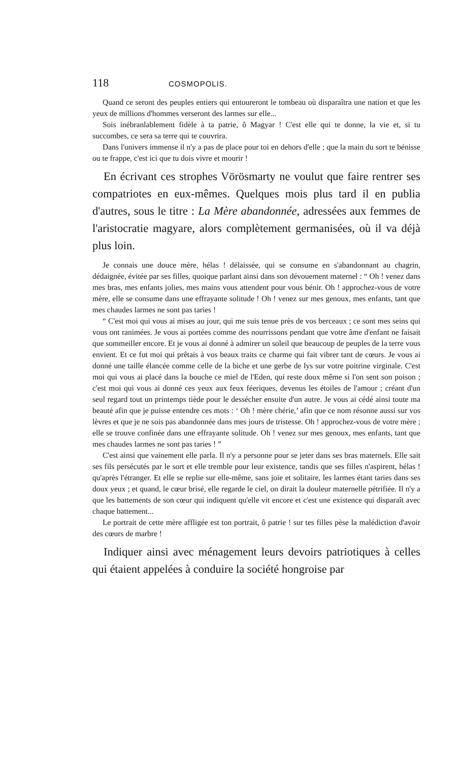118 COSMOPOLIS.
Quand ce seront des peuples entiers qui entoureront le tombeau où disparaîtra une nation et que les yeux de millions d'hommes verseront des larmes sur elle...
Sois inébranlablement fidèle à ta patrie, ô Magyar ! C'est elle qui te donne, la vie et, si tu succombes, ce sera sa terre qui te couvrira.
Dans l'univers immense il n'y a pas de place pour toi en dehors d'elle ; que la main du sort te bénisse ou te frappe, c'est ici que tu dois vivre et mourir !
En écrivant ces strophes Vörösmarty ne voulut que faire rentrer ses compatriotes en eux-mêmes. Quelques mois plus tard il en publia d'autres, sous le titre : La Mère abandonnée, adressées aux femmes de l'aristocratie magyare, alors complètement germanisées, où il va déjà plus loin.
Je connais une douce mère, hélas ! délaissée, qui se consume en s'abandonnant au chagrin, dédaignée, évitée par ses filles, quoique parlant ainsi dans son dévouement maternel : “ Oh ! venez dans mes bras, mes enfants jolies, mes mains vous attendent pour vous bénir. Oh ! approchez-vous de votre mère, elle se consume dans une effrayante solitude ! Oh ! venez sur mes genoux, mes enfants, tant que mes chaudes larmes ne sont pas taries !
“ C'est moi qui vous ai mises au jour, qui me suis tenue près de vos berceaux ; ce sont mes seins qui vous ont ranimées. Je vous ai portées comme des nourrissons pendant que votre âme d'enfant ne faisait que sommeiller encore. Et je vous ai donné à admirer un soleil que beaucoup de peuples de la terre vous envient. Et ce fut moi qui prêtais à vos beaux traits ce charme qui fait vibrer tant de cœurs. Je vous ai donné une taille élancée comme celle de la biche et une gerbe de lys sur votre poitrine virginale. C'est moi qui vous ai placé dans la bouche ce miel de l'Eden, qui reste doux même si l'on sent son poison ; c'est moi qui vous ai donné ces yeux aux feux féeriques, devenus les étoiles de l'amour ; créant d'un seul regard tout un printemps tiède pour le dessécher ensuite d'un autre. Je vous ai cédé ainsi toute ma beauté afin que je puisse entendre ces mots : ‘ Oh ! mère chérie,’ afin que ce nom résonne aussi sur vos lèvres et que je ne sois pas abandonnée dans mes jours de tristesse. Oh ! approchez-vous de votre mère ; elle se trouve confinée dans une effrayante solitude. Oh ! venez sur mes genoux, mes enfants, tant que mes chaudes larmes ne sont pas taries ! ”
C'est ainsi que vainement elle parla. Il n'y a personne pour se jeter dans ses bras maternels. Elle sait ses fils persécutés par le sort et elle tremble pour leur existence, tandis que ses filles n'aspirent, hélas ! qu'après l'étranger. Et elle se replie sur elle-même, sans joie et solitaire, les larmes étant taries dans ses doux yeux ; et quand, le cœur brisé, elle regarde le ciel, on dirait la douleur maternelle pétrifiée. Il n'y a que les battements de son cœur qui indiquent qu'elle vit encore et c'est une existence qui disparaît avec chaque battement...
Le portrait de cette mère affligée est ton portrait, ô patrie ! sur tes filles pèse la malédiction d'avoir des cœurs de marbre !
Indiquer ainsi avec ménagement leurs devoirs patriotiques à celles qui étaient appelées à conduire la société hongroise par